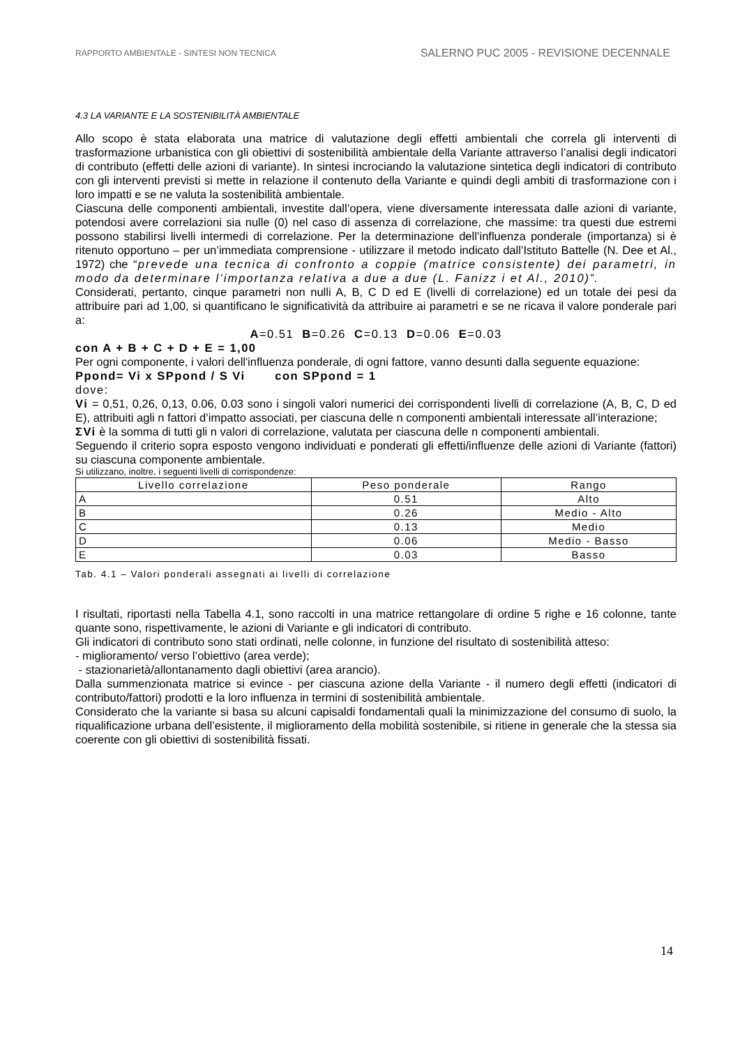RAPPORTO AMBIENTALE - SINTESI NON TECNICA SALERNO PUC 2005 - REVISIONE DECENNALE
4.3 LA VARIANTE E LA SOSTENIBILITÀ AMBIENTALE
Allo scopo è stata elaborata una matrice di valutazione degli effetti ambientali che correla gli interventi di trasformazione urbanistica con gli obiettivi di sostenibilità ambientale della Variante attraverso l’analisi degli indicatori di contributo (effetti delle azioni di variante). In sintesi incrociando la valutazione sintetica degli indicatori di contributo con gli interventi previsti si mette in relazione il contenuto della Variante e quindi degli ambiti di trasformazione con i loro impatti e se ne valuta la sostenibilità ambientale.
Ciascuna delle componenti ambientali, investite dall’opera, viene diversamente interessata dalle azioni di variante, potendosi avere correlazioni sia nulle (0) nel caso di assenza di correlazione, che massime: tra questi due estremi possono stabilirsi livelli intermedi di correlazione. Per la determinazione dell’influenza ponderale (importanza) si è ritenuto opportuno – per un’immediata comprensione - utilizzare il metodo indicato dall’Istituto Battelle (N. Dee et Al., 1972) che “prevede una tecnica di confronto a coppie (matrice consistente) dei parametri, in modo da determinare l’importanza relativa a due a due (L. Fanizz i et Al., 2010)”.
Considerati, pertanto, cinque parametri non nulli A, B, C D ed E (livelli di correlazione) ed un totale dei pesi da attribuire pari ad 1,00, si quantificano le significatività da attribuire ai parametri e se ne ricava il valore ponderale pari a:
A=0.51 B=0.26 C=0.13 D=0.06 E=0.03
con A + B + C + D + E = 1,00
Per ogni componente, i valori dell'influenza ponderale, di ogni fattore, vanno desunti dalla seguente equazione:
Ppond= Vi x SPpond / S Vi con SPpond = 1
dove:
Vi = 0,51, 0,26, 0,13, 0.06, 0.03 sono i singoli valori numerici dei corrispondenti livelli di correlazione (A, B, C, D ed E), attribuiti agli n fattori d’impatto associati, per ciascuna delle n componenti ambientali interessate all’interazione;
ΣVi è la somma di tutti gli n valori di correlazione, valutata per ciascuna delle n componenti ambientali.
Seguendo il criterio sopra esposto vengono individuati e ponderati gli effetti/influenze delle azioni di Variante (fattori) su ciascuna componente ambientale.
Si utilizzano, inoltre, i seguenti livelli di corrispondenze:
| Livello correlazione | Peso ponderale | Rango |
| --- | --- | --- |
| A | 0.51 | Alto |
| B | 0.26 | Medio - Alto |
| C | 0.13 | Medio |
| D | 0.06 | Medio - Basso |
| E | 0.03 | Basso |
Tab. 4.1 – Valori ponderali assegnati ai livelli di correlazione
I risultati, riportasti nella Tabella 4.1, sono raccolti in una matrice rettangolare di ordine 5 righe e 16 colonne, tante quante sono, rispettivamente, le azioni di Variante e gli indicatori di contributo.
Gli indicatori di contributo sono stati ordinati, nelle colonne, in funzione del risultato di sostenibilità atteso:
- miglioramento/ verso l’obiettivo (area verde);
- stazionarietà/allontanamento dagli obiettivi (area arancio).
Dalla summenzionata matrice si evince - per ciascuna azione della Variante - il numero degli effetti (indicatori di contributo/fattori) prodotti e la loro influenza in termini di sostenibilità ambientale.
Considerato che la variante si basa su alcuni capisaldi fondamentali quali la minimizzazione del consumo di suolo, la riqualificazione urbana dell’esistente, il miglioramento della mobilità sostenibile, si ritiene in generale che la stessa sia coerente con gli obiettivi di sostenibilità fissati.
14